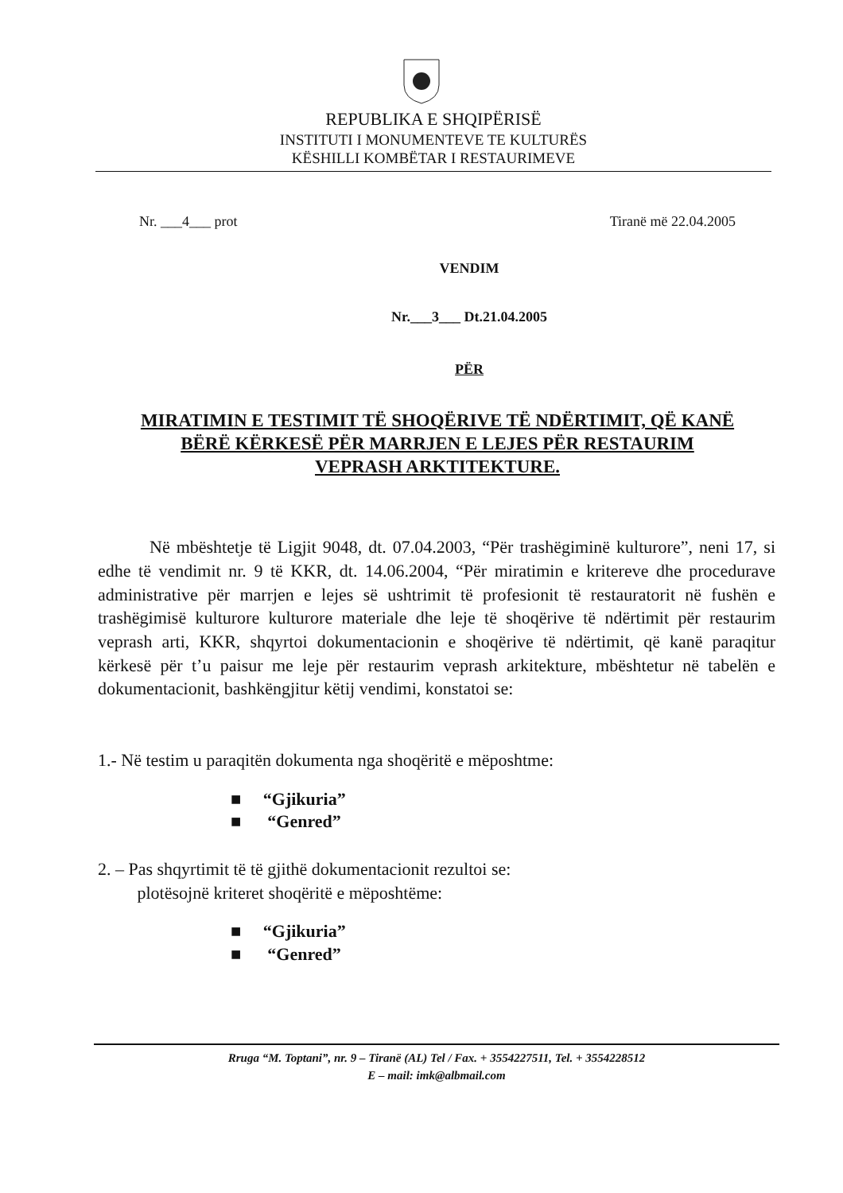REPUBLIKA E SHQIPËRISË
INSTITUTI I MONUMENTEVE TE KULTURËS
KËSHILLI KOMBËTAR I RESTAURIMEVE
Nr. ___4___ prot Tiranë më 22.04.2005
VENDIM
Nr.___3___ Dt.21.04.2005
PËR
MIRATIMIN E TESTIMIT TË SHOQËRIVE TË NDËRTIMIT, QË KANË BËRË KËRKESË PËR MARRJEN E LEJES PËR RESTAURIM VEPRASH ARKTITEKTURE.
Në mbështetje të Ligjit 9048, dt. 07.04.2003, “Për trashëgiminë kulturore”, neni 17, si edhe të vendimit nr. 9 të KKR, dt. 14.06.2004, “Për miratimin e kritereve dhe procedurave administrative për marrjen e lejes së ushtrimit të profesionit të restauratorit në fushën e trashëgimisë kulturore kulturore materiale dhe leje të shoqërive të ndërtimit për restaurim veprash arti, KKR, shqyrtoi dokumentacionin e shoqërive të ndërtimit, që kanë paraqitur kërkesë për t’u paisur me leje për restaurim veprash arkitekture, mbështetur në tabelën e dokumentacionit, bashkëngjitur këtij vendimi, konstatoi se:
1.- Në testim u paraqitën dokumenta nga shoqëritë e mëposhtme:
■ “Gjikuria”
■ “Genred”
2. – Pas shqyrtimit të të gjithë dokumentacionit rezultoi se:
plotësojnë kriteret shoqëritë e mëposhtëme:
■ “Gjikuria”
■ “Genred”
Rruga “M. Toptani”, nr. 9 – Tiranë (AL) Tel / Fax. + 3554227511, Tel. + 3554228512
E – mail: imk@albmail.com